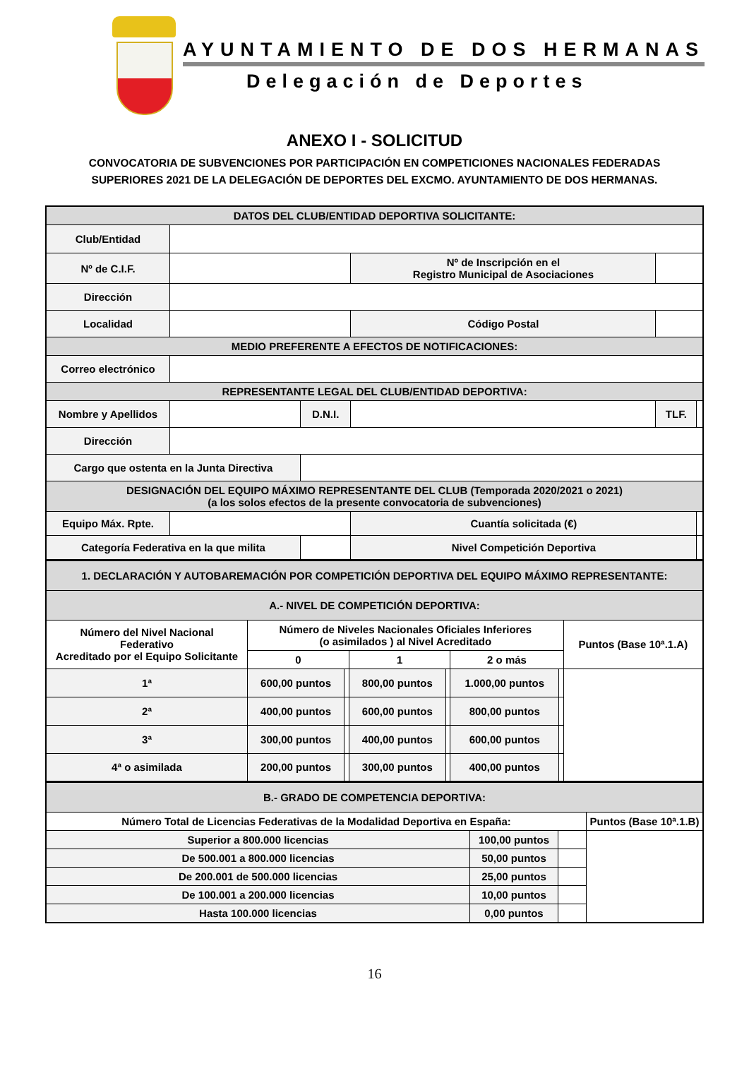AYUNTAMIENTO DE DOS HERMANAS
Delegación de Deportes
ANEXO I - SOLICITUD
CONVOCATORIA DE SUBVENCIONES POR PARTICIPACIÓN EN COMPETICIONES NACIONALES FEDERADAS
SUPERIORES 2021 DE LA DELEGACIÓN DE DEPORTES DEL EXCMO. AYUNTAMIENTO DE DOS HERMANAS.
| DATOS DEL CLUB/ENTIDAD DEPORTIVA SOLICITANTE: | | | | | | | |
| --- | --- | --- | --- | --- | --- | --- | --- |
| Club/Entidad | | | | | | | |
| Nº de C.I.F. | | | | Nº de Inscripción en el Registro Municipal de Asociaciones | | | |
| Dirección | | | | | | | |
| Localidad | | | | | Código Postal | | |
| MEDIO PREFERENTE A EFECTOS DE NOTIFICACIONES: | | | | | | | |
| Correo electrónico | | | | | | | |
| REPRESENTANTE LEGAL DEL CLUB/ENTIDAD DEPORTIVA: | | | | | | | |
| Nombre y Apellidos | | | D.N.I. | | | TLF. | |
| Dirección | | | | | | | |
| Cargo que ostenta en la Junta Directiva | | | | | | | |
| DESIGNACIÓN DEL EQUIPO MÁXIMO REPRESENTANTE DEL CLUB (Temporada 2020/2021 o 2021) (a los solos efectos de la presente convocatoria de subvenciones) | | | | | | | |
| Equipo Máx. Rpte. | | | | Cuantía solicitada (€) | | | |
| Categoría Federativa en la que milita | | | | Nivel Competición Deportiva | | | |
| 1. DECLARACIÓN Y AUTOBAREMACIÓN POR COMPETICIÓN DEPORTIVA DEL EQUIPO MÁXIMO REPRESENTANTE: | | | | | | | |
| --- | --- | --- | --- | --- | --- | --- | --- |
| A.- NIVEL DE COMPETICIÓN DEPORTIVA: | | | | | | | |
| Número del Nivel Nacional Federativo Acreditado por el Equipo Solicitante | Número de Niveles Nacionales Oficiales Inferiores (o asimilados ) al Nivel Acreditado | | | | | | Puntos (Base 10ª.1.A) |
| | 0 | | 1 | | 2 o más | | |
| 1ª | 600,00 puntos | | 800,00 puntos | | 1.000,00 puntos | | |
| 2ª | 400,00 puntos | | 600,00 puntos | | 800,00 puntos | | |
| 3ª | 300,00 puntos | | 400,00 puntos | | 600,00 puntos | | |
| 4ª o asimilada | 200,00 puntos | | 300,00 puntos | | 400,00 puntos | | |
| B.- GRADO DE COMPETENCIA DEPORTIVA: | | | |
| --- | --- | --- | --- |
| Número Total de Licencias Federativas de la Modalidad Deportiva en España: | | | Puntos (Base 10ª.1.B) |
| Superior a 800.000 licencias | 100,00 puntos | | |
| De 500.001 a 800.000 licencias | 50,00 puntos | | |
| De 200.001 de 500.000 licencias | 25,00 puntos | | |
| De 100.001 a 200.000 licencias | 10,00 puntos | | |
| Hasta 100.000 licencias | 0,00 puntos | | |
16